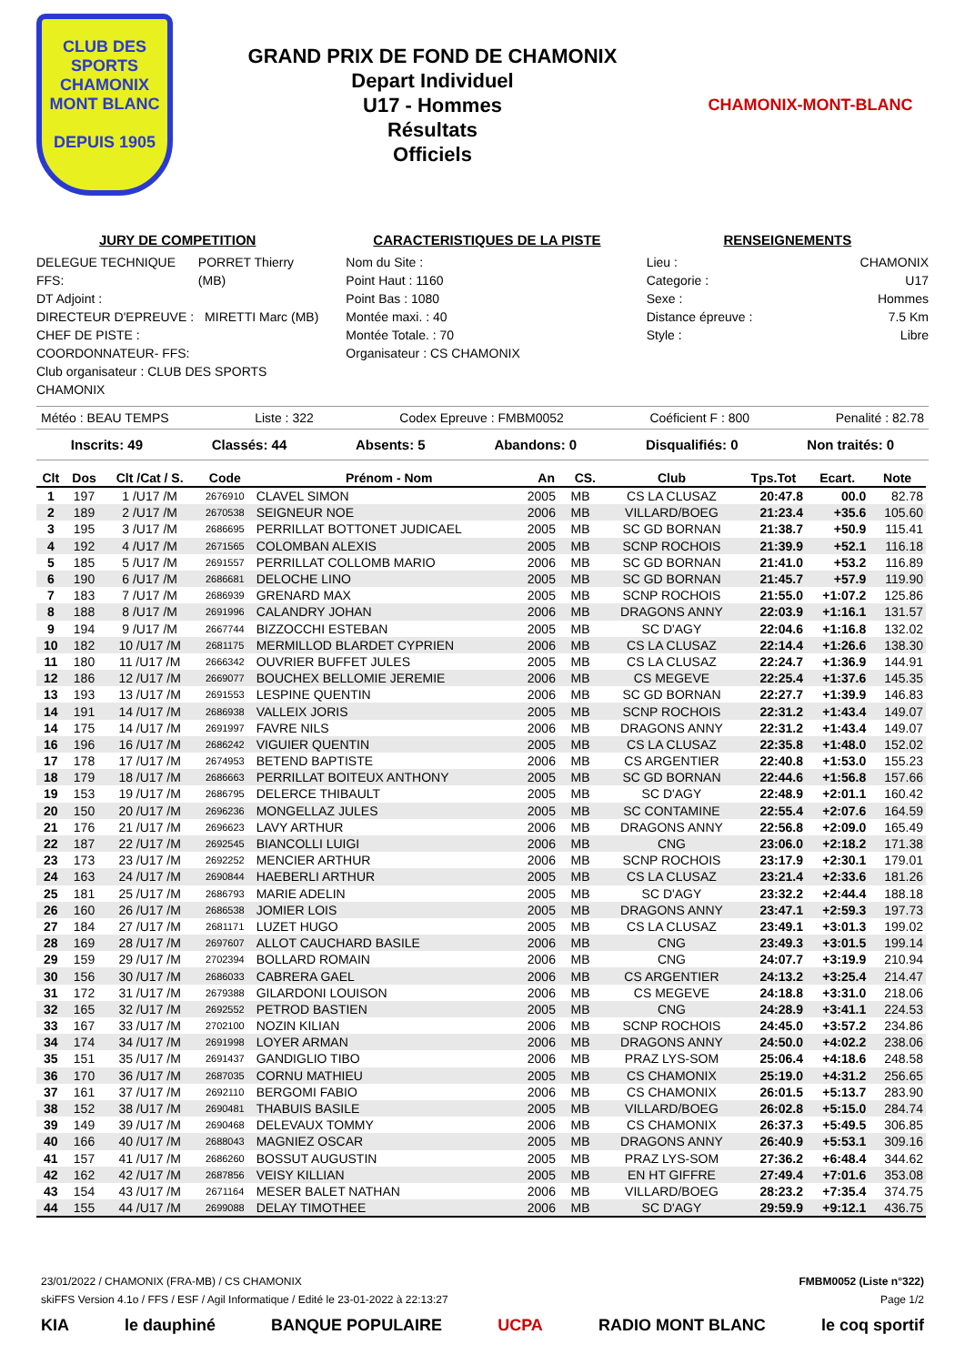CLUB DES SPORTS
CHAMONIX
MONT BLANC
DEPUIS 1905
GRAND PRIX DE FOND DE CHAMONIX
Depart Individuel
U17 - Hommes
Résultats
Officiels
CHAMONIX-MONT-BLANC
JURY DE COMPETITION
DELEGUE TECHNIQUE FFS: PORRET Thierry (MB)
DT Adjoint :
DIRECTEUR D'EPREUVE : MIRETTI Marc (MB)
CHEF DE PISTE :
COORDONNATEUR- FFS:
Club organisateur : CLUB DES SPORTS CHAMONIX
CARACTERISTIQUES DE LA PISTE
Nom du Site :
Point Haut : 1160
Point Bas : 1080
Montée maxi. : 40
Montée Totale. : 70
Organisateur : CS CHAMONIX
RENSEIGNEMENTS
Lieu : CHAMONIX
Categorie : U17
Sexe : Hommes
Distance épreuve : 7.5 Km
Style : Libre
Météo : BEAU TEMPS Liste : 322 Codex Epreuve : FMBM0052 Coéficient F : 800 Penalité : 82.78
Inscrits: 49 Classés: 44 Absents: 5 Abandons: 0 Disqualifiés: 0 Non traités: 0
| Clt | Dos | Clt /Cat / S. | Code | Prénom - Nom | An | CS. | Club | Tps.Tot | Ecart. | Note |
| --- | --- | --- | --- | --- | --- | --- | --- | --- | --- | --- |
| 1 | 197 | 1 /U17 /M | 2676910 | CLAVEL SIMON | 2005 | MB | CS LA CLUSAZ | 20:47.8 | 00.0 | 82.78 |
| 2 | 189 | 2 /U17 /M | 2670538 | SEIGNEUR NOE | 2006 | MB | VILLARD/BOEG | 21:23.4 | +35.6 | 105.60 |
| 3 | 195 | 3 /U17 /M | 2686695 | PERRILLAT BOTTONET JUDICAEL | 2005 | MB | SC GD BORNAN | 21:38.7 | +50.9 | 115.41 |
| 4 | 192 | 4 /U17 /M | 2671565 | COLOMBAN ALEXIS | 2005 | MB | SCNP ROCHOIS | 21:39.9 | +52.1 | 116.18 |
| 5 | 185 | 5 /U17 /M | 2691557 | PERRILLAT COLLOMB MARIO | 2006 | MB | SC GD BORNAN | 21:41.0 | +53.2 | 116.89 |
| 6 | 190 | 6 /U17 /M | 2686681 | DELOCHE LINO | 2005 | MB | SC GD BORNAN | 21:45.7 | +57.9 | 119.90 |
| 7 | 183 | 7 /U17 /M | 2686939 | GRENARD MAX | 2005 | MB | SCNP ROCHOIS | 21:55.0 | +1:07.2 | 125.86 |
| 8 | 188 | 8 /U17 /M | 2691996 | CALANDRY JOHAN | 2006 | MB | DRAGONS ANNY | 22:03.9 | +1:16.1 | 131.57 |
| 9 | 194 | 9 /U17 /M | 2667744 | BIZZOCCHI ESTEBAN | 2005 | MB | SC D'AGY | 22:04.6 | +1:16.8 | 132.02 |
| 10 | 182 | 10 /U17 /M | 2681175 | MERMILLOD BLARDET CYPRIEN | 2006 | MB | CS LA CLUSAZ | 22:14.4 | +1:26.6 | 138.30 |
| 11 | 180 | 11 /U17 /M | 2666342 | OUVRIER BUFFET JULES | 2005 | MB | CS LA CLUSAZ | 22:24.7 | +1:36.9 | 144.91 |
| 12 | 186 | 12 /U17 /M | 2669077 | BOUCHEX BELLOMIE JEREMIE | 2006 | MB | CS MEGEVE | 22:25.4 | +1:37.6 | 145.35 |
| 13 | 193 | 13 /U17 /M | 2691553 | LESPINE QUENTIN | 2006 | MB | SC GD BORNAN | 22:27.7 | +1:39.9 | 146.83 |
| 14 | 191 | 14 /U17 /M | 2686938 | VALLEIX JORIS | 2005 | MB | SCNP ROCHOIS | 22:31.2 | +1:43.4 | 149.07 |
| 14 | 175 | 14 /U17 /M | 2691997 | FAVRE NILS | 2006 | MB | DRAGONS ANNY | 22:31.2 | +1:43.4 | 149.07 |
| 16 | 196 | 16 /U17 /M | 2686242 | VIGUIER QUENTIN | 2005 | MB | CS LA CLUSAZ | 22:35.8 | +1:48.0 | 152.02 |
| 17 | 178 | 17 /U17 /M | 2674953 | BETEND BAPTISTE | 2006 | MB | CS ARGENTIER | 22:40.8 | +1:53.0 | 155.23 |
| 18 | 179 | 18 /U17 /M | 2686663 | PERRILLAT BOITEUX ANTHONY | 2005 | MB | SC GD BORNAN | 22:44.6 | +1:56.8 | 157.66 |
| 19 | 153 | 19 /U17 /M | 2686795 | DELERCE THIBAULT | 2005 | MB | SC D'AGY | 22:48.9 | +2:01.1 | 160.42 |
| 20 | 150 | 20 /U17 /M | 2696236 | MONGELLAZ JULES | 2005 | MB | SC CONTAMINE | 22:55.4 | +2:07.6 | 164.59 |
| 21 | 176 | 21 /U17 /M | 2696623 | LAVY ARTHUR | 2006 | MB | DRAGONS ANNY | 22:56.8 | +2:09.0 | 165.49 |
| 22 | 187 | 22 /U17 /M | 2692545 | BIANCOLLI LUIGI | 2006 | MB | CNG | 23:06.0 | +2:18.2 | 171.38 |
| 23 | 173 | 23 /U17 /M | 2692252 | MENCIER ARTHUR | 2006 | MB | SCNP ROCHOIS | 23:17.9 | +2:30.1 | 179.01 |
| 24 | 163 | 24 /U17 /M | 2690844 | HAEBERLI ARTHUR | 2005 | MB | CS LA CLUSAZ | 23:21.4 | +2:33.6 | 181.26 |
| 25 | 181 | 25 /U17 /M | 2686793 | MARIE ADELIN | 2005 | MB | SC D'AGY | 23:32.2 | +2:44.4 | 188.18 |
| 26 | 160 | 26 /U17 /M | 2686538 | JOMIER LOIS | 2005 | MB | DRAGONS ANNY | 23:47.1 | +2:59.3 | 197.73 |
| 27 | 184 | 27 /U17 /M | 2681171 | LUZET HUGO | 2005 | MB | CS LA CLUSAZ | 23:49.1 | +3:01.3 | 199.02 |
| 28 | 169 | 28 /U17 /M | 2697607 | ALLOT CAUCHARD BASILE | 2006 | MB | CNG | 23:49.3 | +3:01.5 | 199.14 |
| 29 | 159 | 29 /U17 /M | 2702394 | BOLLARD ROMAIN | 2006 | MB | CNG | 24:07.7 | +3:19.9 | 210.94 |
| 30 | 156 | 30 /U17 /M | 2686033 | CABRERA GAEL | 2006 | MB | CS ARGENTIER | 24:13.2 | +3:25.4 | 214.47 |
| 31 | 172 | 31 /U17 /M | 2679388 | GILARDONI LOUISON | 2006 | MB | CS MEGEVE | 24:18.8 | +3:31.0 | 218.06 |
| 32 | 165 | 32 /U17 /M | 2692552 | PETROD BASTIEN | 2005 | MB | CNG | 24:28.9 | +3:41.1 | 224.53 |
| 33 | 167 | 33 /U17 /M | 2702100 | NOZIN KILIAN | 2006 | MB | SCNP ROCHOIS | 24:45.0 | +3:57.2 | 234.86 |
| 34 | 174 | 34 /U17 /M | 2691998 | LOYER ARMAN | 2006 | MB | DRAGONS ANNY | 24:50.0 | +4:02.2 | 238.06 |
| 35 | 151 | 35 /U17 /M | 2691437 | GANDIGLIO TIBO | 2006 | MB | PRAZ LYS-SOM | 25:06.4 | +4:18.6 | 248.58 |
| 36 | 170 | 36 /U17 /M | 2687035 | CORNU MATHIEU | 2005 | MB | CS CHAMONIX | 25:19.0 | +4:31.2 | 256.65 |
| 37 | 161 | 37 /U17 /M | 2692110 | BERGOMI FABIO | 2006 | MB | CS CHAMONIX | 26:01.5 | +5:13.7 | 283.90 |
| 38 | 152 | 38 /U17 /M | 2690481 | THABUIS BASILE | 2005 | MB | VILLARD/BOEG | 26:02.8 | +5:15.0 | 284.74 |
| 39 | 149 | 39 /U17 /M | 2690468 | DELEVAUX TOMMY | 2006 | MB | CS CHAMONIX | 26:37.3 | +5:49.5 | 306.85 |
| 40 | 166 | 40 /U17 /M | 2688043 | MAGNIEZ OSCAR | 2005 | MB | DRAGONS ANNY | 26:40.9 | +5:53.1 | 309.16 |
| 41 | 157 | 41 /U17 /M | 2686260 | BOSSUT AUGUSTIN | 2005 | MB | PRAZ LYS-SOM | 27:36.2 | +6:48.4 | 344.62 |
| 42 | 162 | 42 /U17 /M | 2687856 | VEISY KILLIAN | 2005 | MB | EN HT GIFFRE | 27:49.4 | +7:01.6 | 353.08 |
| 43 | 154 | 43 /U17 /M | 2671164 | MESER BALET NATHAN | 2006 | MB | VILLARD/BOEG | 28:23.2 | +7:35.4 | 374.75 |
| 44 | 155 | 44 /U17 /M | 2699088 | DELAY TIMOTHEE | 2006 | MB | SC D'AGY | 29:59.9 | +9:12.1 | 436.75 |
23/01/2022 / CHAMONIX (FRA-MB) / CS CHAMONIX FMBM0052 (Liste n°322)
skiFFS Version 4.1o / FFS / ESF / Agil Informatique / Edité le 23-01-2022 à 22:13:27 Page 1/2
KIA le dauphiné BANQUE POPULAIRE UCPA RADIO MONT BLANC le coq sportif